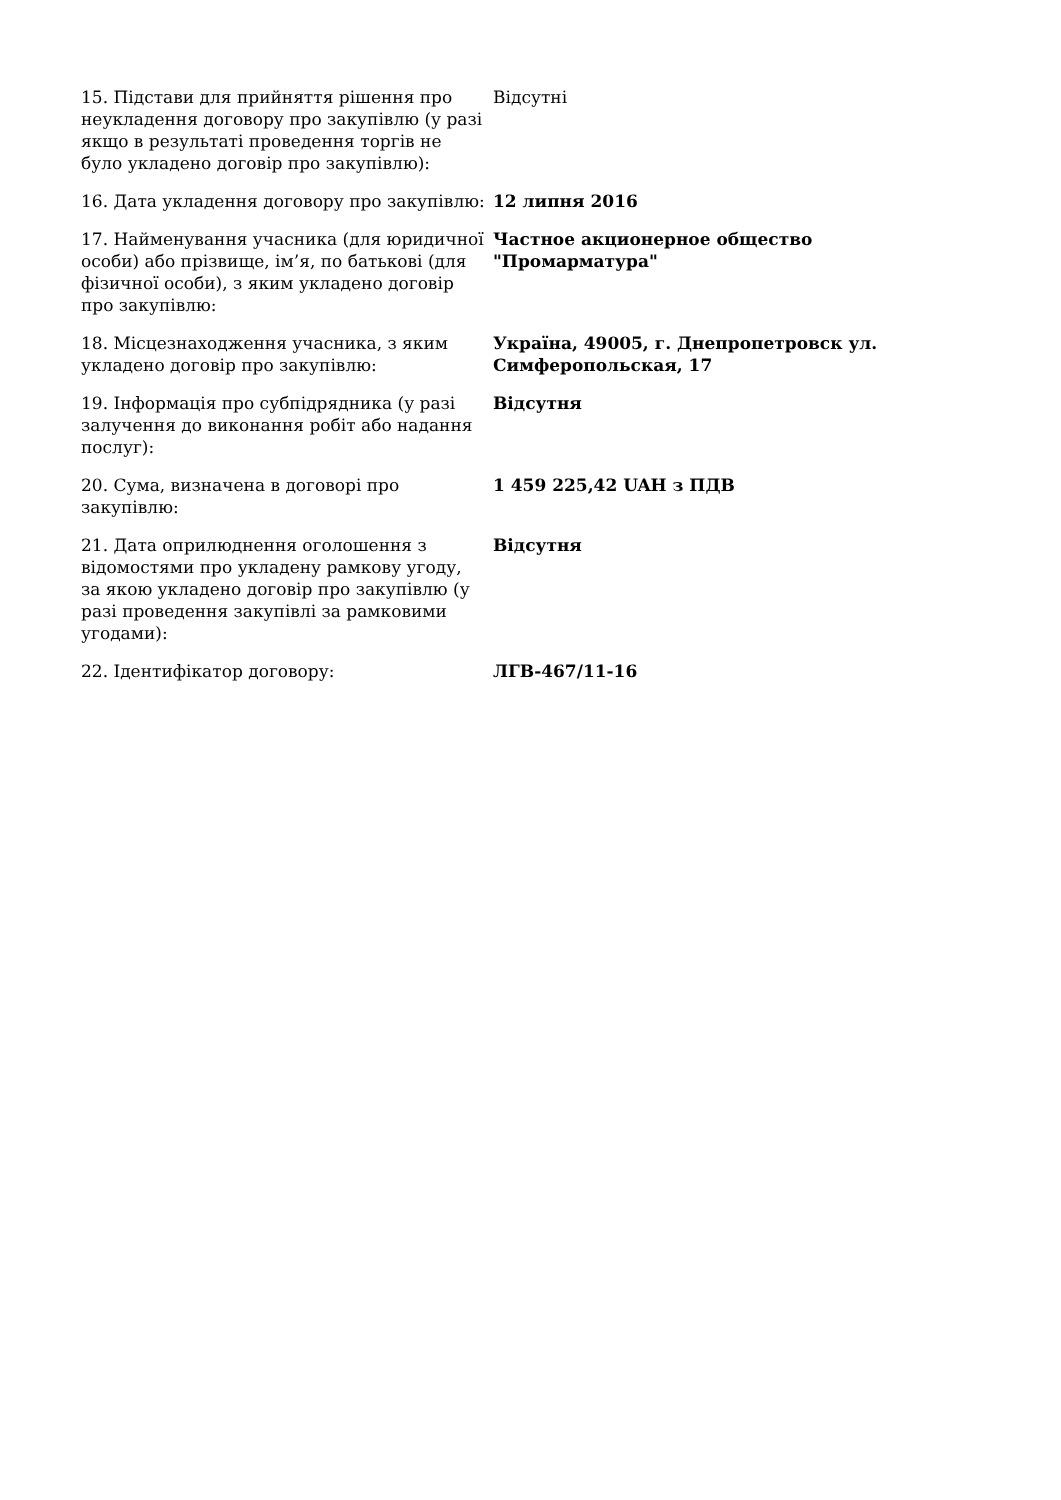| 15. Підстави для прийняття рішення про неукладення договору про закупівлю (у разі якщо в результаті проведення торгів не було укладено договір про закупівлю): | Відсутні |
| 16. Дата укладення договору про закупівлю: | 12 липня 2016 |
| 17. Найменування учасника (для юридичної особи) або прізвище, ім’я, по батькові (для фізичної особи), з яким укладено договір про закупівлю: | Частное акционерное общество "Промарматура" |
| 18. Місцезнаходження учасника, з яким укладено договір про закупівлю: | Україна, 49005, г. Днепропетровск ул. Симферопольская, 17 |
| 19. Інформація про субпідрядника (у разі залучення до виконання робіт або надання послуг): | Відсутня |
| 20. Сума, визначена в договорі про закупівлю: | 1 459 225,42 UAH з ПДВ |
| 21. Дата оприлюднення оголошення з відомостями про укладену рамкову угоду, за якою укладено договір про закупівлю (у разі проведення закупівлі за рамковими угодами): | Відсутня |
| 22. Ідентифікатор договору: | ЛГВ-467/11-16 |